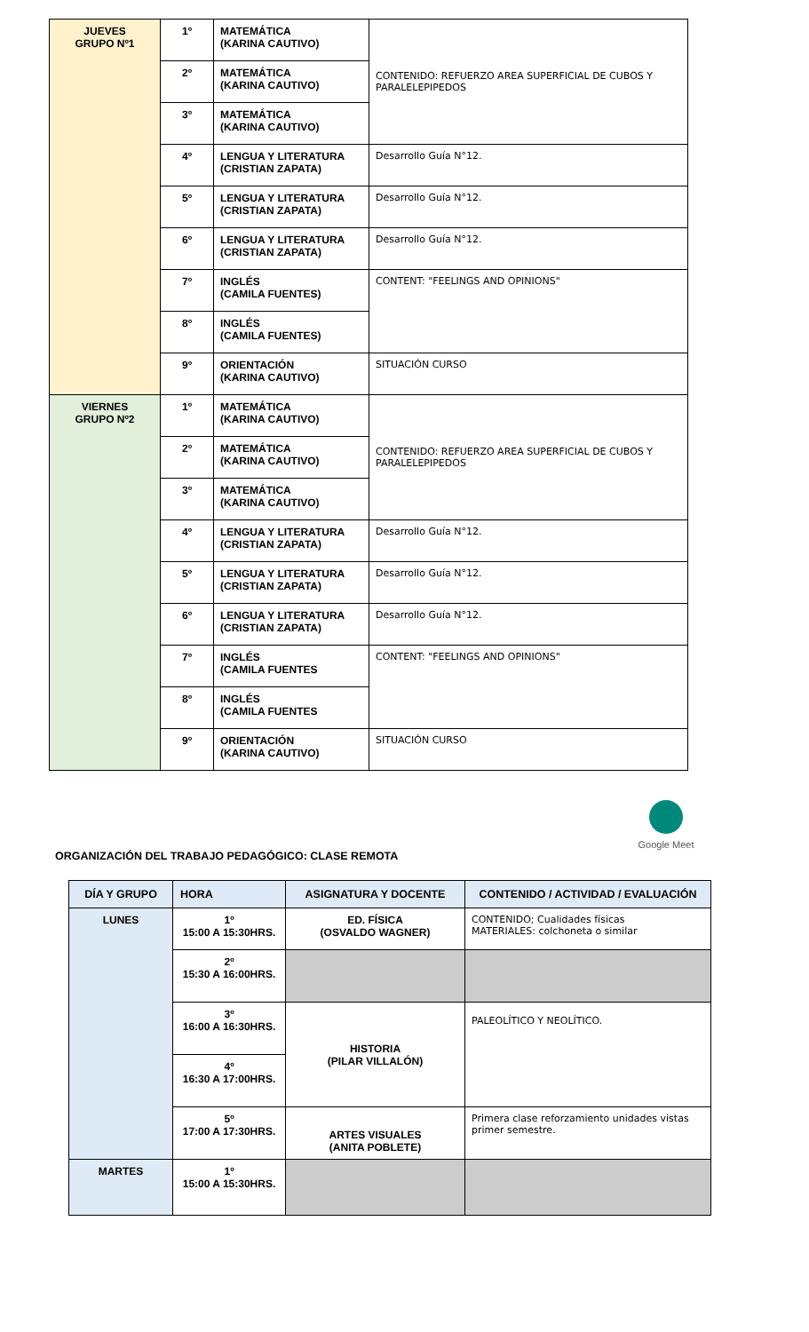| JUEVES GRUPO Nº1 | 1º | MATEMÁTICA (KARINA CAUTIVO) | CONTENIDO: REFUERZO AREA SUPERFICIAL DE CUBOS Y PARALELEPIPEDOS |
| | 2º | MATEMÁTICA (KARINA CAUTIVO) | |
| | 3º | MATEMÁTICA (KARINA CAUTIVO) | |
| | 4º | LENGUA Y LITERATURA (CRISTIAN ZAPATA) | Desarrollo Guía N°12. |
| | 5º | LENGUA Y LITERATURA (CRISTIAN ZAPATA) | Desarrollo Guía N°12. |
| | 6º | LENGUA Y LITERATURA (CRISTIAN ZAPATA) | Desarrollo Guía N°12. |
| | 7º | INGLÉS (CAMILA FUENTES) | CONTENT: "FEELINGS AND OPINIONS" |
| | 8º | INGLÉS (CAMILA FUENTES) | |
| | 9º | ORIENTACIÓN (KARINA CAUTIVO) | SITUACIÓN CURSO |
| VIERNES GRUPO Nº2 | 1º | MATEMÁTICA (KARINA CAUTIVO) | CONTENIDO: REFUERZO AREA SUPERFICIAL DE CUBOS Y PARALELEPIPEDOS |
| | 2º | MATEMÁTICA (KARINA CAUTIVO) | |
| | 3º | MATEMÁTICA (KARINA CAUTIVO) | |
| | 4º | LENGUA Y LITERATURA (CRISTIAN ZAPATA) | Desarrollo Guía N°12. |
| | 5º | LENGUA Y LITERATURA (CRISTIAN ZAPATA) | Desarrollo Guía N°12. |
| | 6º | LENGUA Y LITERATURA (CRISTIAN ZAPATA) | Desarrollo Guía N°12. |
| | 7º | INGLÉS (CAMILA FUENTES | CONTENT: "FEELINGS AND OPINIONS" |
| | 8º | INGLÉS (CAMILA FUENTES | |
| | 9º | ORIENTACIÓN (KARINA CAUTIVO) | SITUACIÓN CURSO |
Google Meet
ORGANIZACIÓN DEL TRABAJO PEDAGÓGICO: CLASE REMOTA
| DÍA Y GRUPO | HORA | ASIGNATURA Y DOCENTE | CONTENIDO / ACTIVIDAD / EVALUACIÓN |
| --- | --- | --- | --- |
| LUNES | 1º 15:00 A 15:30HRS. | ED. FÍSICA (OSVALDO WAGNER) | CONTENIDO; Cualidades físicas MATERIALES: colchoneta o similar |
| | 2º 15:30 A 16:00HRS. | | |
| | 3º 16:00 A 16:30HRS. | HISTORIA (PILAR VILLALÓN) | PALEOLÍTICO Y NEOLÍTICO. |
| | 4º 16:30 A 17:00HRS. | | |
| | 5º 17:00 A 17:30HRS. | ARTES VISUALES (ANITA POBLETE) | Primera clase reforzamiento unidades vistas primer semestre. |
| MARTES | 1º 15:00 A 15:30HRS. | | |